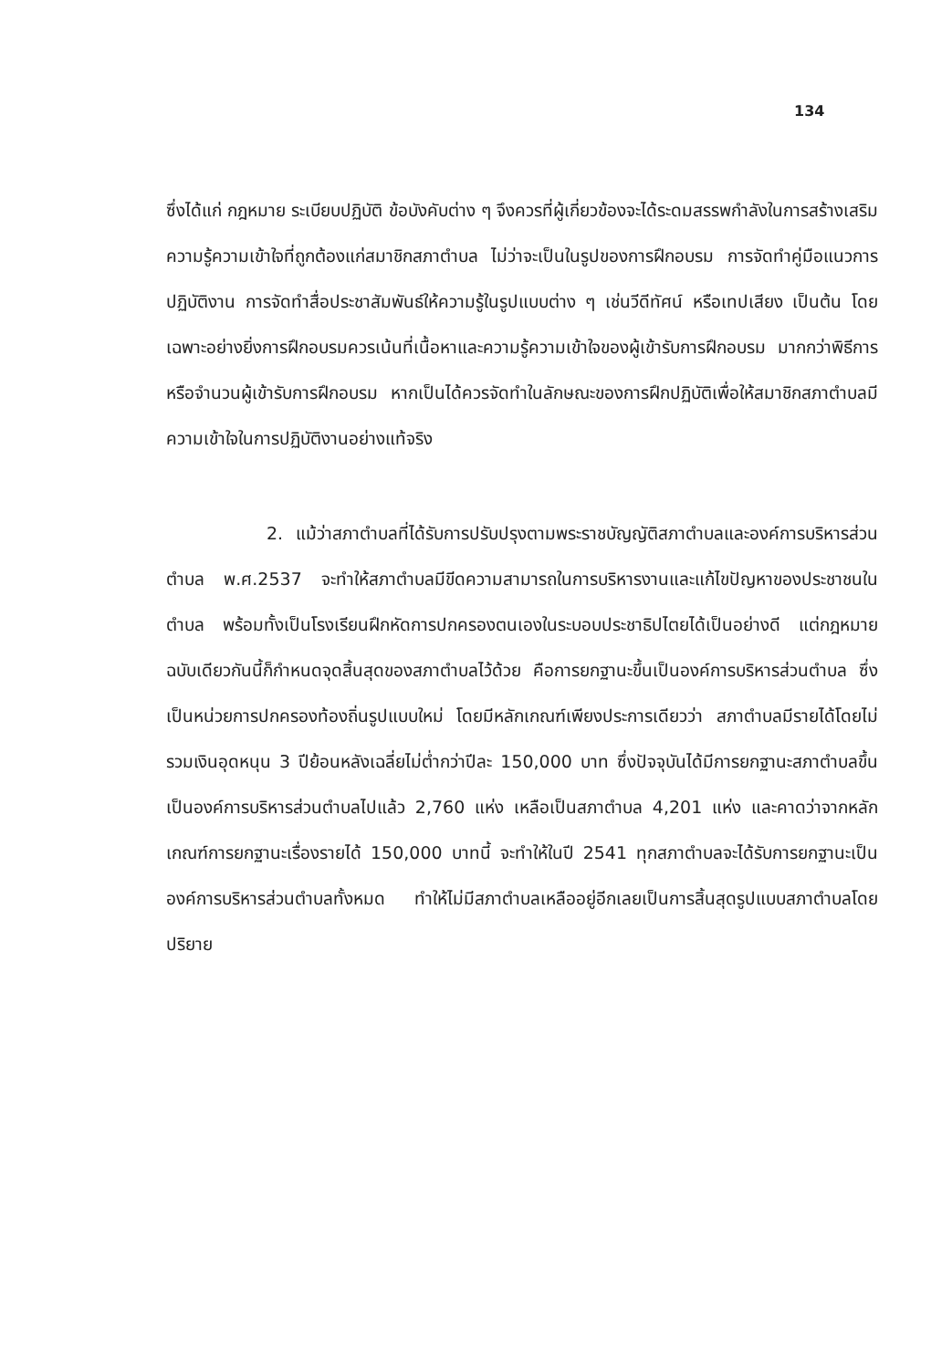134
ซึ่งได้แก่ กฎหมาย ระเบียบปฏิบัติ ข้อบังคับต่าง ๆ จึงควรที่ผู้เกี่ยวข้องจะได้ระดมสรรพกำลังในการสร้างเสริมความรู้ความเข้าใจที่ถูกต้องแก่สมาชิกสภาตำบล ไม่ว่าจะเป็นในรูปของการฝึกอบรม การจัดทำคู่มือแนวการปฏิบัติงาน การจัดทำสื่อประชาสัมพันธ์ให้ความรู้ในรูปแบบต่าง ๆ เช่นวีดีทัศน์ หรือเทปเสียง เป็นต้น โดยเฉพาะอย่างยิ่งการฝึกอบรมควรเน้นที่เนื้อหาและความรู้ความเข้าใจของผู้เข้ารับการฝึกอบรม มากกว่าพิธีการหรือจำนวนผู้เข้ารับการฝึกอบรม หากเป็นได้ควรจัดทำในลักษณะของการฝึกปฏิบัติเพื่อให้สมาชิกสภาตำบลมีความเข้าใจในการปฏิบัติงานอย่างแท้จริง
2. แม้ว่าสภาตำบลที่ได้รับการปรับปรุงตามพระราชบัญญัติสภาตำบลและองค์การบริหารส่วนตำบล พ.ศ.2537 จะทำให้สภาตำบลมีขีดความสามารถในการบริหารงานและแก้ไขปัญหาของประชาชนในตำบล พร้อมทั้งเป็นโรงเรียนฝึกหัดการปกครองตนเองในระบอบประชาธิปไตยได้เป็นอย่างดี แต่กฎหมายฉบับเดียวกันนี้ก็กำหนดจุดสิ้นสุดของสภาตำบลไว้ด้วย คือการยกฐานะขึ้นเป็นองค์การบริหารส่วนตำบล ซึ่งเป็นหน่วยการปกครองท้องถิ่นรูปแบบใหม่ โดยมีหลักเกณฑ์เพียงประการเดียวว่า สภาตำบลมีรายได้โดยไม่รวมเงินอุดหนุน 3 ปีย้อนหลังเฉลี่ยไม่ต่ำกว่าปีละ 150,000 บาท ซึ่งปัจจุบันได้มีการยกฐานะสภาตำบลขึ้นเป็นองค์การบริหารส่วนตำบลไปแล้ว 2,760 แห่ง เหลือเป็นสภาตำบล 4,201 แห่ง และคาดว่าจากหลักเกณฑ์การยกฐานะเรื่องรายได้ 150,000 บาทนี้ จะทำให้ในปี 2541 ทุกสภาตำบลจะได้รับการยกฐานะเป็นองค์การบริหารส่วนตำบลทั้งหมด ทำให้ไม่มีสภาตำบลเหลืออยู่อีกเลยเป็นการสิ้นสุดรูปแบบสภาตำบลโดยปริยาย